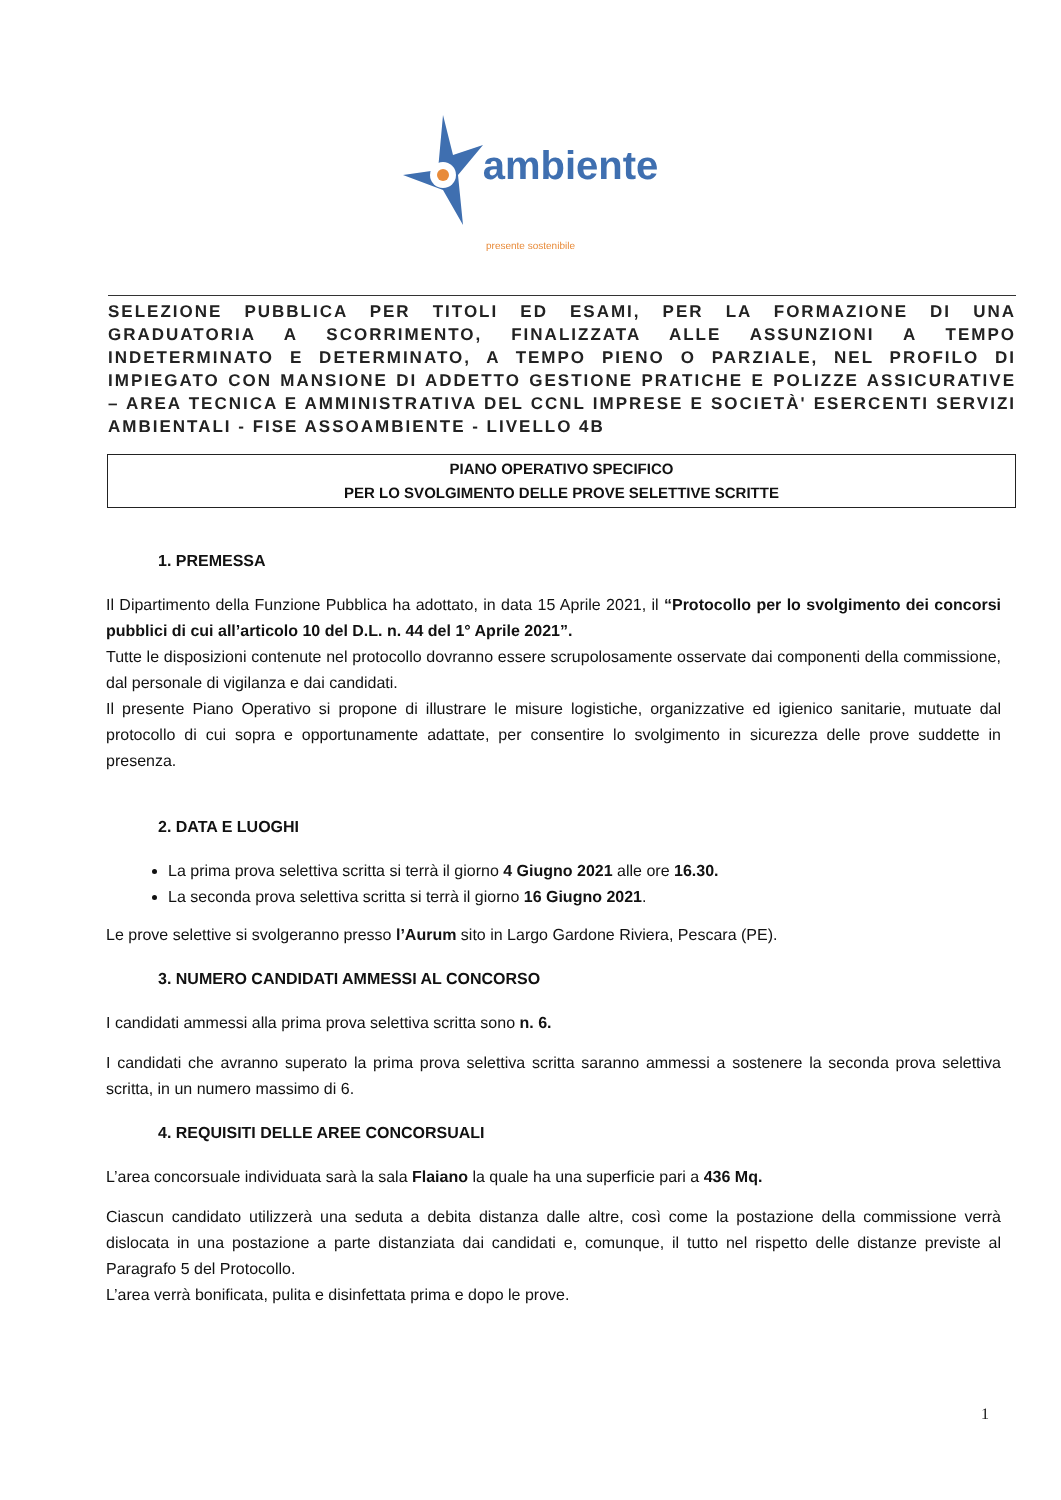ambiente
presente sostenibile
SELEZIONE PUBBLICA PER TITOLI ED ESAMI, PER LA FORMAZIONE DI UNA GRADUATORIA A SCORRIMENTO, FINALIZZATA ALLE ASSUNZIONI A TEMPO INDETERMINATO E DETERMINATO, A TEMPO PIENO O PARZIALE, NEL PROFILO DI IMPIEGATO CON MANSIONE DI ADDETTO GESTIONE PRATICHE E POLIZZE ASSICURATIVE – AREA TECNICA E AMMINISTRATIVA DEL CCNL IMPRESE E SOCIETÀ' ESERCENTI SERVIZI AMBIENTALI - FISE ASSOAMBIENTE - LIVELLO 4B
PIANO OPERATIVO SPECIFICO
PER LO SVOLGIMENTO DELLE PROVE SELETTIVE SCRITTE
1. PREMESSA
Il Dipartimento della Funzione Pubblica ha adottato, in data 15 Aprile 2021, il “Protocollo per lo svolgimento dei concorsi pubblici di cui all’articolo 10 del D.L. n. 44 del 1° Aprile 2021”.
Tutte le disposizioni contenute nel protocollo dovranno essere scrupolosamente osservate dai componenti della commissione, dal personale di vigilanza e dai candidati.
Il presente Piano Operativo si propone di illustrare le misure logistiche, organizzative ed igienico sanitarie, mutuate dal protocollo di cui sopra e opportunamente adattate, per consentire lo svolgimento in sicurezza delle prove suddette in presenza.
2. DATA E LUOGHI
La prima prova selettiva scritta si terrà il giorno 4 Giugno 2021 alle ore 16.30.
La seconda prova selettiva scritta si terrà il giorno 16 Giugno 2021.
Le prove selettive si svolgeranno presso l’Aurum sito in Largo Gardone Riviera, Pescara (PE).
3. NUMERO CANDIDATI AMMESSI AL CONCORSO
I candidati ammessi alla prima prova selettiva scritta sono n. 6.
I candidati che avranno superato la prima prova selettiva scritta saranno ammessi a sostenere la seconda prova selettiva scritta, in un numero massimo di 6.
4. REQUISITI DELLE AREE CONCORSUALI
L’area concorsuale individuata sarà la sala Flaiano la quale ha una superficie pari a 436 Mq.
Ciascun candidato utilizzerà una seduta a debita distanza dalle altre, così come la postazione della commissione verrà dislocata in una postazione a parte distanziata dai candidati e, comunque, il tutto nel rispetto delle distanze previste al Paragrafo 5 del Protocollo.
L’area verrà bonificata, pulita e disinfettata prima e dopo le prove.
1